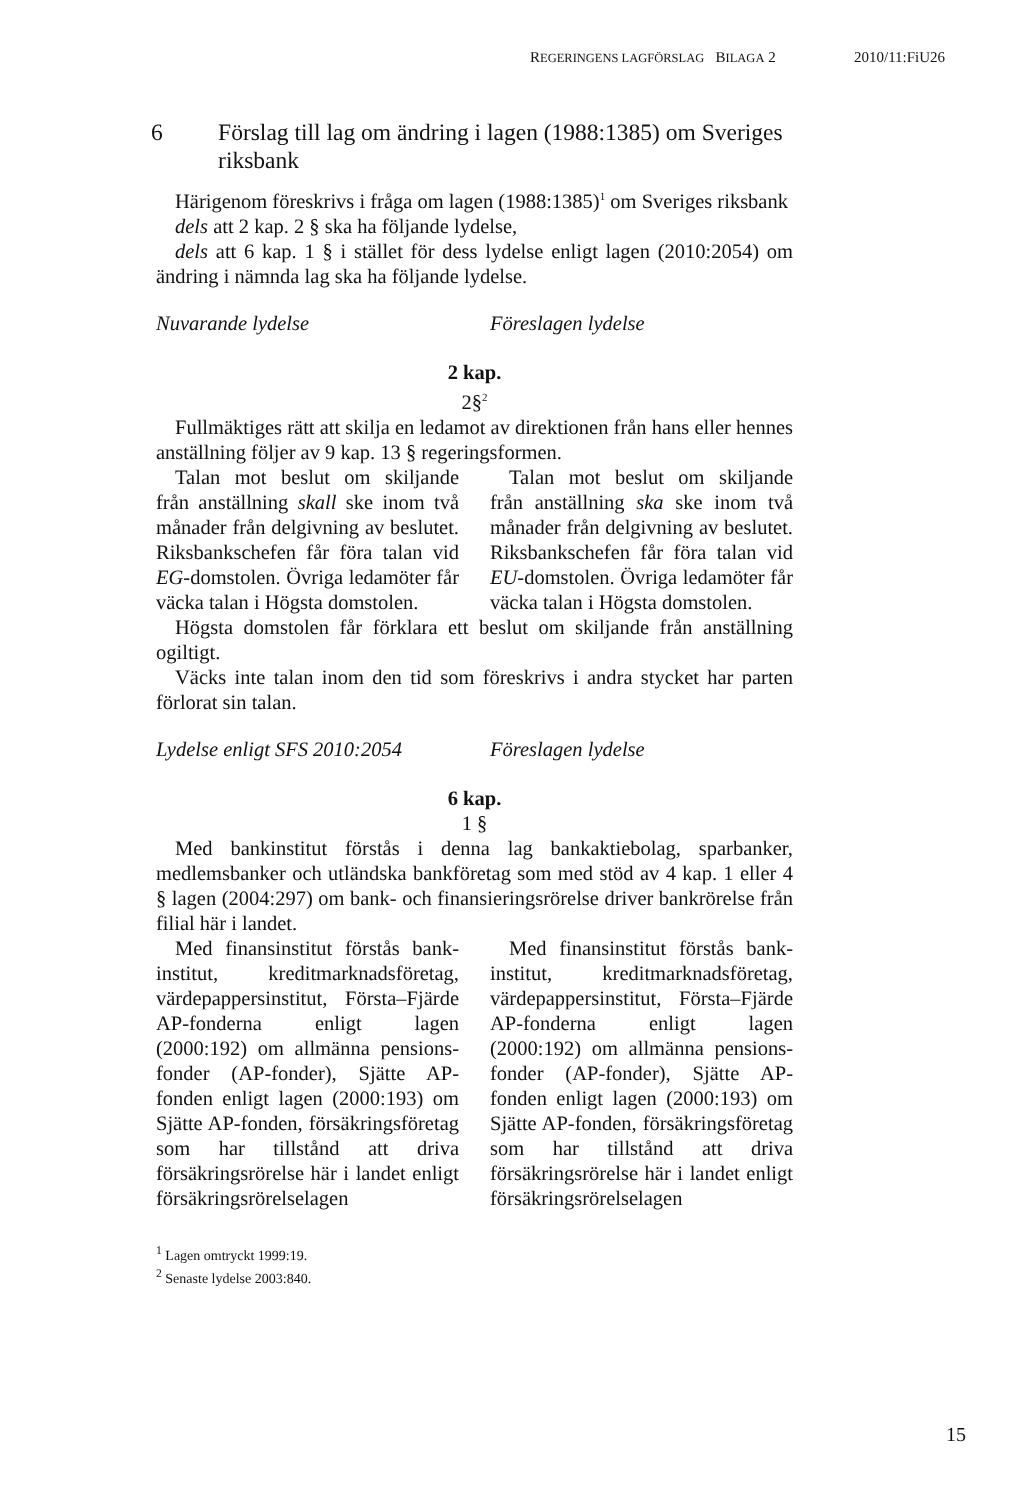REGERINGENS LAGFÖRSLAG BILAGA 2 2010/11:FiU26
6 Förslag till lag om ändring i lagen (1988:1385) om Sveriges riksbank
Härigenom föreskrivs i fråga om lagen (1988:1385)<sup>1</sup> om Sveriges riksbank
dels att 2 kap. 2 § ska ha följande lydelse,
dels att 6 kap. 1 § i stället för dess lydelse enligt lagen (2010:2054) om ändring i nämnda lag ska ha följande lydelse.
Nuvarande lydelse Föreslagen lydelse
2 kap.
2§<sup>2</sup>
Fullmäktiges rätt att skilja en ledamot av direktionen från hans eller hennes anställning följer av 9 kap. 13 § regeringsformen.
Talan mot beslut om skiljande från anställning skall ske inom två månader från delgivning av beslutet. Riksbankschefen får föra talan vid EG-domstolen. Övriga ledamöter får väcka talan i Högsta domstolen.
Talan mot beslut om skiljande från anställning ska ske inom två månader från delgivning av beslutet. Riksbankschefen får föra talan vid EU-domstolen. Övriga ledamöter får väcka talan i Högsta domstolen.
Högsta domstolen får förklara ett beslut om skiljande från anställning ogiltigt.
Väcks inte talan inom den tid som föreskrivs i andra stycket har parten förlorat sin talan.
Lydelse enligt SFS 2010:2054
Föreslagen lydelse
6 kap.
1 §
Med bankinstitut förstås i denna lag bankaktiebolag, sparbanker, medlemsbanker och utländska bankföretag som med stöd av 4 kap. 1 eller 4 § lagen (2004:297) om bank- och finansieringsrörelse driver bankrörelse från filial här i landet.
Med finansinstitut förstås bank­institut, kreditmarknadsföretag, värdepappersinstitut, Första–Fjärde AP-fonderna enligt lagen (2000:192) om allmänna pensions­fonder (AP-fonder), Sjätte AP-fonden enligt lagen (2000:193) om Sjätte AP-fonden, försäkrings­företag som har tillstånd att driva försäkringsrörelse här i landet enligt försäkringsrörelselagen
Med finansinstitut förstås bank­institut, kreditmarknadsföretag, värdepappersinstitut, Första–Fjärde AP-fonderna enligt lagen (2000:192) om allmänna pensions­fonder (AP-fonder), Sjätte AP-fonden enligt lagen (2000:193) om Sjätte AP-fonden, försäkrings­företag som har tillstånd att driva försäkringsrörelse här i landet enligt försäkringsrörelselagen
<sup>1</sup> Lagen omtryckt 1999:19.
<sup>2</sup> Senaste lydelse 2003:840.
15